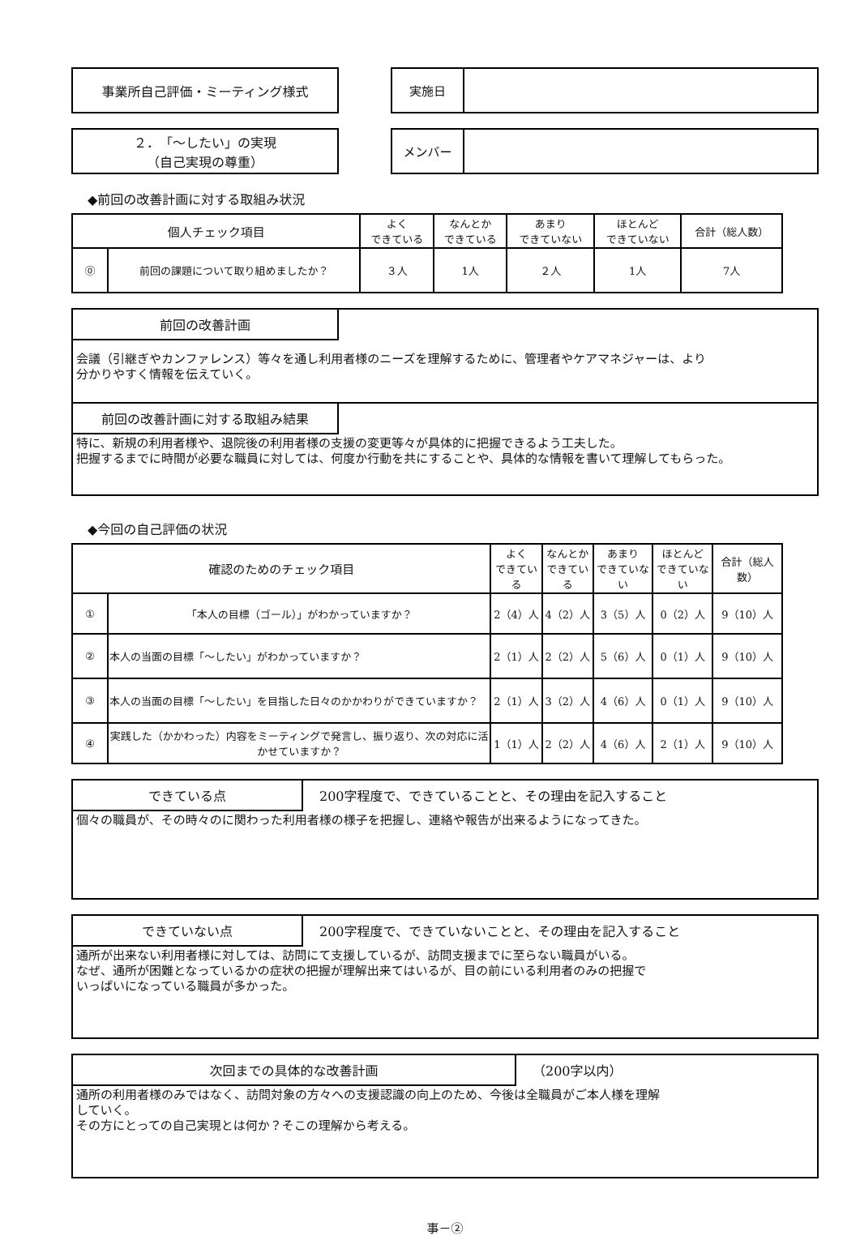事業所自己評価・ミーティング様式
実施日
２．　「～したい」の実現
（自己実現の尊重）
メンバー
◆前回の改善計画に対する取組み状況
| 個人チェック項目 | | よく できている | なんとか できている | あまり できていない | ほとんど できていない | 合計（総人数） |
| --- | --- | --- | --- | --- | --- | --- |
| ⓪ | 前回の課題について取り組めましたか？ | ３人 | 1人 | ２人 | 1人 | 7人 |
前回の改善計画
会議（引継ぎやカンファレンス）等々を通し利用者様のニーズを理解するために、管理者やケアマネジャーは、より
分かりやすく情報を伝えていく。
前回の改善計画に対する取組み結果
特に、新規の利用者様や、退院後の利用者様の支援の変更等々が具体的に把握できるよう工夫した。
把握するまでに時間が必要な職員に対しては、何度か行動を共にすることや、具体的な情報を書いて理解してもらった。
◆今回の自己評価の状況
| 確認のためのチェック項目 | | よく できている | なんとか できている | あまり できていない | ほとんど できていない | 合計（総人数） |
| --- | --- | --- | --- | --- | --- | --- |
| ① | 「本人の目標（ゴール）」がわかっていますか？ | 2（4）人 | 4（2）人 | 3（5）人 | 0（2）人 | 9（10）人 |
| ② | 本人の当面の目標「～したい」がわかっていますか？ | 2（1）人 | 2（2）人 | 5（6）人 | 0（1）人 | 9（10）人 |
| ③ | 本人の当面の目標「～したい」を目指した日々のかかわりができていますか？ | 2（1）人 | 3（2）人 | 4（6）人 | 0（1）人 | 9（10）人 |
| ④ | 実践した（かかわった）内容をミーティングで発言し、振り返り、次の対応に活かせていますか？ | 1（1）人 | 2（2）人 | 4（6）人 | 2（1）人 | 9（10）人 |
できている点 200字程度で、できていることと、その理由を記入すること
個々の職員が、その時々のに関わった利用者様の様子を把握し、連絡や報告が出来るようになってきた。
できていない点 200字程度で、できていないことと、その理由を記入すること
通所が出来ない利用者様に対しては、訪問にて支援しているが、訪問支援までに至らない職員がいる。
なぜ、通所が困難となっているかの症状の把握が理解出来てはいるが、目の前にいる利用者のみの把握で
いっぱいになっている職員が多かった。
次回までの具体的な改善計画 （200字以内）
通所の利用者様のみではなく、訪問対象の方々への支援認識の向上のため、今後は全職員がご本人様を理解
していく。
その方にとっての自己実現とは何か？そこの理解から考える。
事－②